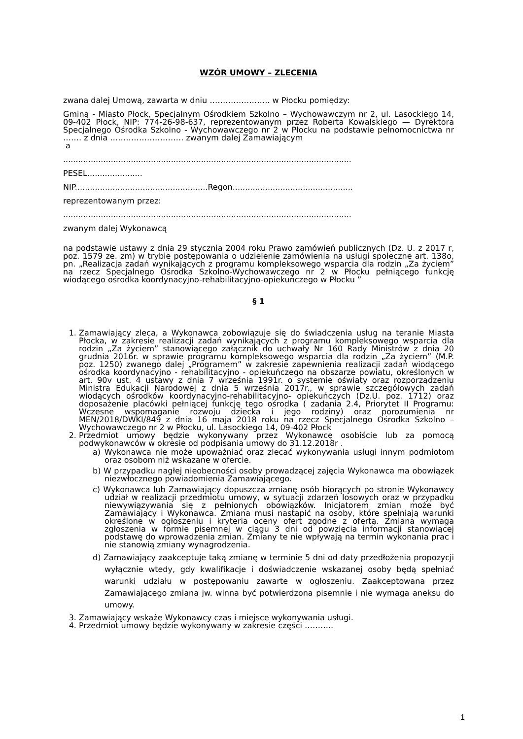WZÓR UMOWY – ZLECENIA
zwana dalej Umową, zawarta w dniu ………………….. w Płocku pomiędzy:
Gminą - Miasto Płock, Specjalnym Ośrodkiem Szkolno – Wychowawczym nr 2, ul. Lasockiego 14, 09-402 Płock, NIP: 774-26-98-637, reprezentowanym przez Roberta Kowalskiego — Dyrektora Specjalnego Ośrodka Szkolno - Wychowawczego nr 2 w Płocku na podstawie pełnomocnictwa nr ……. z dnia ………………………. zwanym dalej Zamawiającym
a
...................................................................................................................
PESEL......................
NIP.....................................................Regon................................................
reprezentowanym przez:
...................................................................................................................
zwanym dalej Wykonawcą
na podstawie ustawy z dnia 29 stycznia 2004 roku Prawo zamówień publicznych (Dz. U. z 2017 r, poz. 1579 ze. zm) w trybie postępowania o udzielenie zamówienia na usługi społeczne art. 138o, pn. „Realizacja zadań wynikających z programu kompleksowego wsparcia dla rodzin „Za życiem” na rzecz Specjalnego Ośrodka Szkolno-Wychowawczego nr 2 w Płocku pełniącego funkcję wiodącego ośrodka koordynacyjno-rehabilitacyjno-opiekuńczego w Płocku ”
§ 1
1. Zamawiający zleca, a Wykonawca zobowiązuje się do świadczenia usług na teranie Miasta Płocka, w zakresie realizacji zadań wynikających z programu kompleksowego wsparcia dla rodzin „Za życiem” stanowiącego załącznik do uchwały Nr 160 Rady Ministrów z dnia 20 grudnia 2016r. w sprawie programu kompleksowego wsparcia dla rodzin „Za życiem” (M.P. poz. 1250) zwanego dalej „Programem” w zakresie zapewnienia realizacji zadań wiodącego ośrodka koordynacyjno - rehabilitacyjno - opiekuńczego na obszarze powiatu, określonych w art. 90v ust. 4 ustawy z dnia 7 września 1991r. o systemie oświaty oraz rozporządzeniu Ministra Edukacji Narodowej z dnia 5 września 2017r., w sprawie szczegółowych zadań wiodących ośrodków koordynacyjno-rehabilitacyjno- opiekuńczych (Dz.U. poz. 1712) oraz doposażenie placówki pełniącej funkcję tego ośrodka ( zadania 2.4, Priorytet II Programu: Wczesne wspomaganie rozwoju dziecka i jego rodziny) oraz porozumienia nr MEN/2018/DWKI/849 z dnia 16 maja 2018 roku na rzecz Specjalnego Ośrodka Szkolno – Wychowawczego nr 2 w Płocku, ul. Lasockiego 14, 09-402 Płock
2. Przedmiot umowy będzie wykonywany przez Wykonawcę osobiście lub za pomocą podwykonawców w okresie od podpisania umowy do 31.12.2018r .
a) Wykonawca nie może upoważniać oraz zlecać wykonywania usługi innym podmiotom oraz osobom niż wskazane w ofercie.
b) W przypadku nagłej nieobecności osoby prowadzącej zajęcia Wykonawca ma obowiązek niezwłocznego powiadomienia Zamawiającego.
c) Wykonawca lub Zamawiający dopuszcza zmianę osób biorących po stronie Wykonawcy udział w realizacji przedmiotu umowy, w sytuacji zdarzeń losowych oraz w przypadku niewywiązywania się z pełnionych obowiązków. Inicjatorem zmian może być Zamawiający i Wykonawca. Zmiana musi nastąpić na osoby, które spełniają warunki określone w ogłoszeniu i kryteria oceny ofert zgodne z ofertą. Zmiana wymaga zgłoszenia w formie pisemnej w ciągu 3 dni od powzięcia informacji stanowiącej podstawę do wprowadzenia zmian. Zmiany te nie wpływają na termin wykonania prac i nie stanowią zmiany wynagrodzenia.
d) Zamawiający zaakceptuje taką zmianę w terminie 5 dni od daty przedłożenia propozycji wyłącznie wtedy, gdy kwalifikacje i doświadczenie wskazanej osoby będą spełniać warunki udziału w postępowaniu zawarte w ogłoszeniu. Zaakceptowana przez Zamawiającego zmiana jw. winna być potwierdzona pisemnie i nie wymaga aneksu do umowy.
3. Zamawiający wskaże Wykonawcy czas i miejsce wykonywania usługi.
4. Przedmiot umowy będzie wykonywany w zakresie części ………..
1